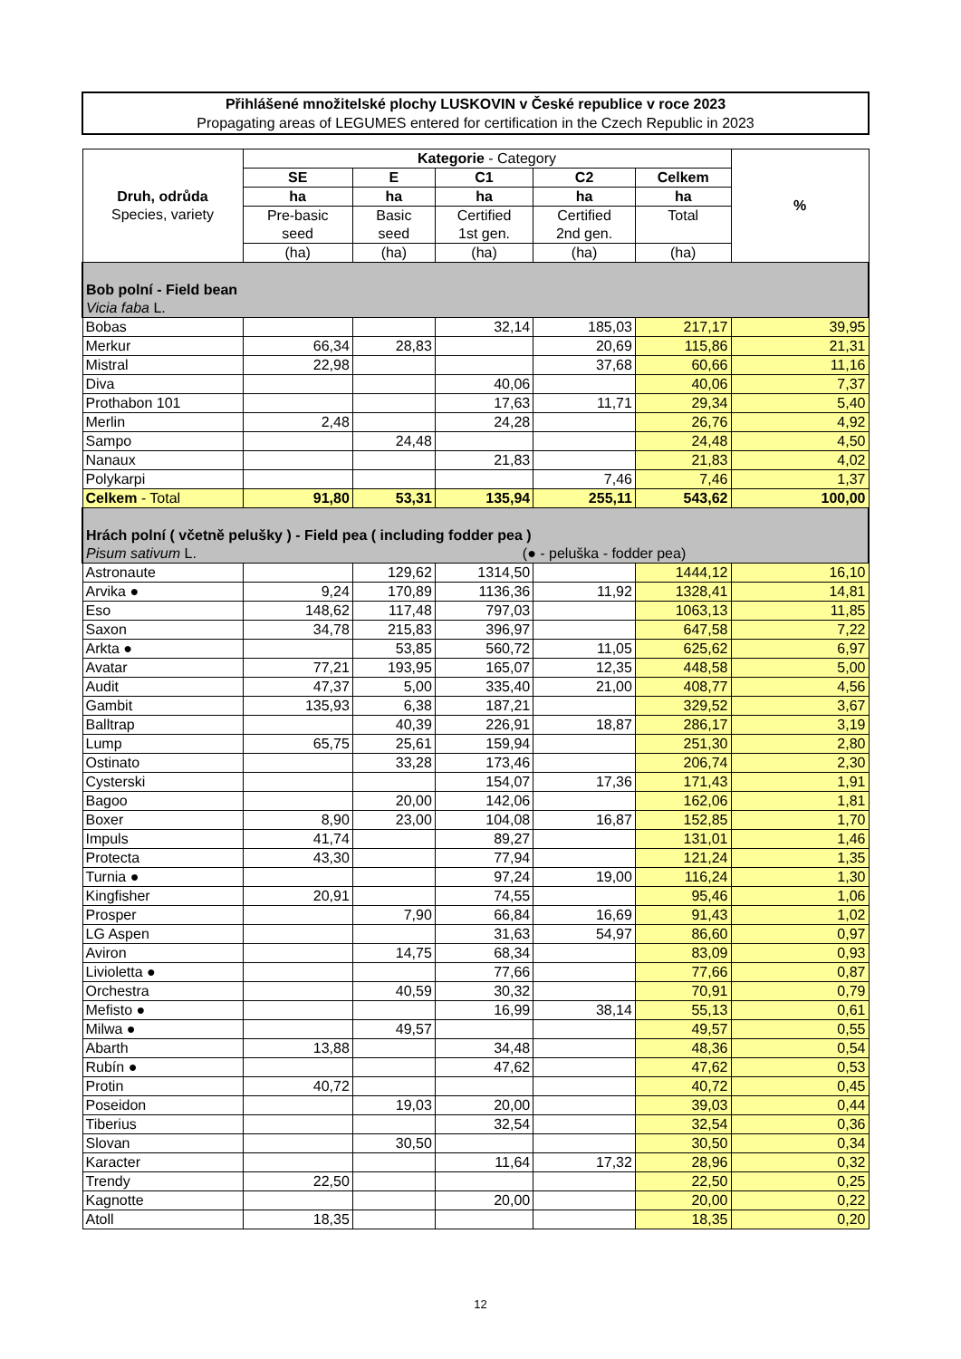Přihlášené množitelské plochy LUSKOVIN v České republice v roce 2023
Propagating areas of LEGUMES entered for certification in the Czech Republic in 2023
| Druh, odrůda Species, variety | Kategorie - Category | | | | | % |
| --- | --- | --- | --- | --- | --- | --- |
| | SE | E | C1 | C2 | Celkem | |
| | ha | ha | ha | ha | ha | |
| | Pre-basic seed | Basic seed | Certified 1st gen. | Certified 2nd gen. | Total | |
| | (ha) | (ha) | (ha) | (ha) | (ha) | |
| Bob polní - Field bean Vicia faba L. | | | | | | |
| Bobas | | | 32,14 | 185,03 | 217,17 | 39,95 |
| Merkur | 66,34 | 28,83 | | 20,69 | 115,86 | 21,31 |
| Mistral | 22,98 | | | 37,68 | 60,66 | 11,16 |
| Diva | | | 40,06 | | 40,06 | 7,37 |
| Prothabon 101 | | | 17,63 | 11,71 | 29,34 | 5,40 |
| Merlin | 2,48 | | 24,28 | | 26,76 | 4,92 |
| Sampo | | 24,48 | | | 24,48 | 4,50 |
| Nanaux | | | 21,83 | | 21,83 | 4,02 |
| Polykarpi | | | | 7,46 | 7,46 | 1,37 |
| Celkem - Total | 91,80 | 53,31 | 135,94 | 255,11 | 543,62 | 100,00 |
| Hrách polní ( včetně pelušky ) - Field pea ( including fodder pea ) Pisum sativum L. (● - peluška - fodder pea) | | | | | | |
| Astronaute | | 129,62 | 1314,50 | | 1444,12 | 16,10 |
| Arvika ● | 9,24 | 170,89 | 1136,36 | 11,92 | 1328,41 | 14,81 |
| Eso | 148,62 | 117,48 | 797,03 | | 1063,13 | 11,85 |
| Saxon | 34,78 | 215,83 | 396,97 | | 647,58 | 7,22 |
| Arkta ● | | 53,85 | 560,72 | 11,05 | 625,62 | 6,97 |
| Avatar | 77,21 | 193,95 | 165,07 | 12,35 | 448,58 | 5,00 |
| Audit | 47,37 | 5,00 | 335,40 | 21,00 | 408,77 | 4,56 |
| Gambit | 135,93 | 6,38 | 187,21 | | 329,52 | 3,67 |
| Balltrap | | 40,39 | 226,91 | 18,87 | 286,17 | 3,19 |
| Lump | 65,75 | 25,61 | 159,94 | | 251,30 | 2,80 |
| Ostinato | | 33,28 | 173,46 | | 206,74 | 2,30 |
| Cysterski | | | 154,07 | 17,36 | 171,43 | 1,91 |
| Bagoo | | 20,00 | 142,06 | | 162,06 | 1,81 |
| Boxer | 8,90 | 23,00 | 104,08 | 16,87 | 152,85 | 1,70 |
| Impuls | 41,74 | | 89,27 | | 131,01 | 1,46 |
| Protecta | 43,30 | | 77,94 | | 121,24 | 1,35 |
| Turnia ● | | | 97,24 | 19,00 | 116,24 | 1,30 |
| Kingfisher | 20,91 | | 74,55 | | 95,46 | 1,06 |
| Prosper | | 7,90 | 66,84 | 16,69 | 91,43 | 1,02 |
| LG Aspen | | | 31,63 | 54,97 | 86,60 | 0,97 |
| Aviron | | 14,75 | 68,34 | | 83,09 | 0,93 |
| Livioletta ● | | | 77,66 | | 77,66 | 0,87 |
| Orchestra | | 40,59 | 30,32 | | 70,91 | 0,79 |
| Mefisto ● | | | 16,99 | 38,14 | 55,13 | 0,61 |
| Milwa ● | | 49,57 | | | 49,57 | 0,55 |
| Abarth | 13,88 | | 34,48 | | 48,36 | 0,54 |
| Rubín ● | | | 47,62 | | 47,62 | 0,53 |
| Protin | 40,72 | | | | 40,72 | 0,45 |
| Poseidon | | 19,03 | 20,00 | | 39,03 | 0,44 |
| Tiberius | | | 32,54 | | 32,54 | 0,36 |
| Slovan | | 30,50 | | | 30,50 | 0,34 |
| Karacter | | | 11,64 | 17,32 | 28,96 | 0,32 |
| Trendy | 22,50 | | | | 22,50 | 0,25 |
| Kagnotte | | | 20,00 | | 20,00 | 0,22 |
| Atoll | 18,35 | | | | 18,35 | 0,20 |
12